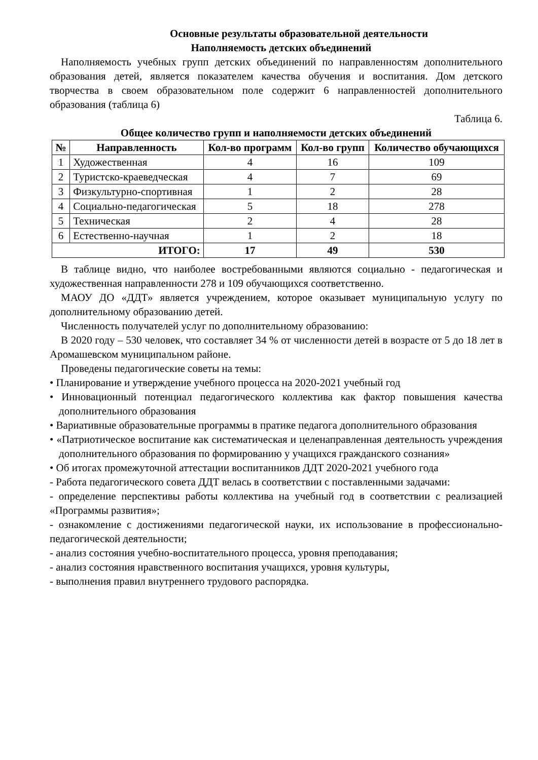Основные результаты образовательной деятельности
Наполняемость детских объединений
Наполняемость учебных групп детских объединений по направленностям дополнительного образования детей, является показателем качества обучения и воспитания. Дом детского творчества в своем образовательном поле содержит 6 направленностей дополнительного образования (таблица 6)
Таблица 6.
Общее количество групп и наполняемости детских объединений
| № | Направленность | Кол-во программ | Кол-во групп | Количество обучающихся |
| --- | --- | --- | --- | --- |
| 1 | Художественная | 4 | 16 | 109 |
| 2 | Туристско-краеведческая | 4 | 7 | 69 |
| 3 | Физкультурно-спортивная | 1 | 2 | 28 |
| 4 | Социально-педагогическая | 5 | 18 | 278 |
| 5 | Техническая | 2 | 4 | 28 |
| 6 | Естественно-научная | 1 | 2 | 18 |
| ИТОГО: | | 17 | 49 | 530 |
В таблице видно, что наиболее востребованными являются социально - педагогическая и художественная направленности 278 и 109 обучающихся соответственно.
МАОУ ДО «ДДТ» является учреждением, которое оказывает муниципальную услугу по дополнительному образованию детей.
Численность получателей услуг по дополнительному образованию:
В 2020 году – 530 человек, что составляет 34 % от численности детей в возрасте от 5 до 18 лет в Аромашевском муниципальном районе.
Проведены педагогические советы на темы:
• Планирование и утверждение учебного процесса на 2020-2021 учебный год
• Инновационный потенциал педагогического коллектива как фактор повышения качества дополнительного образования
• Вариативные образовательные программы в пратике педагога дополнительного образования
• «Патриотическое воспитание как систематическая и целенаправленная деятельность учреждения дополнительного образования по формированию у учащихся гражданского сознания»
• Об итогах промежуточной аттестации воспитанников ДДТ 2020-2021 учебного года
- Работа педагогического совета ДДТ велась в соответствии с поставленными задачами:
- определение перспективы работы коллектива на учебный год в соответствии с реализацией «Программы развития»;
- ознакомление с достижениями педагогической науки, их использование в профессионально-педагогической деятельности;
- анализ состояния учебно-воспитательного процесса, уровня преподавания;
- анализ состояния нравственного воспитания учащихся, уровня культуры,
- выполнения правил внутреннего трудового распорядка.